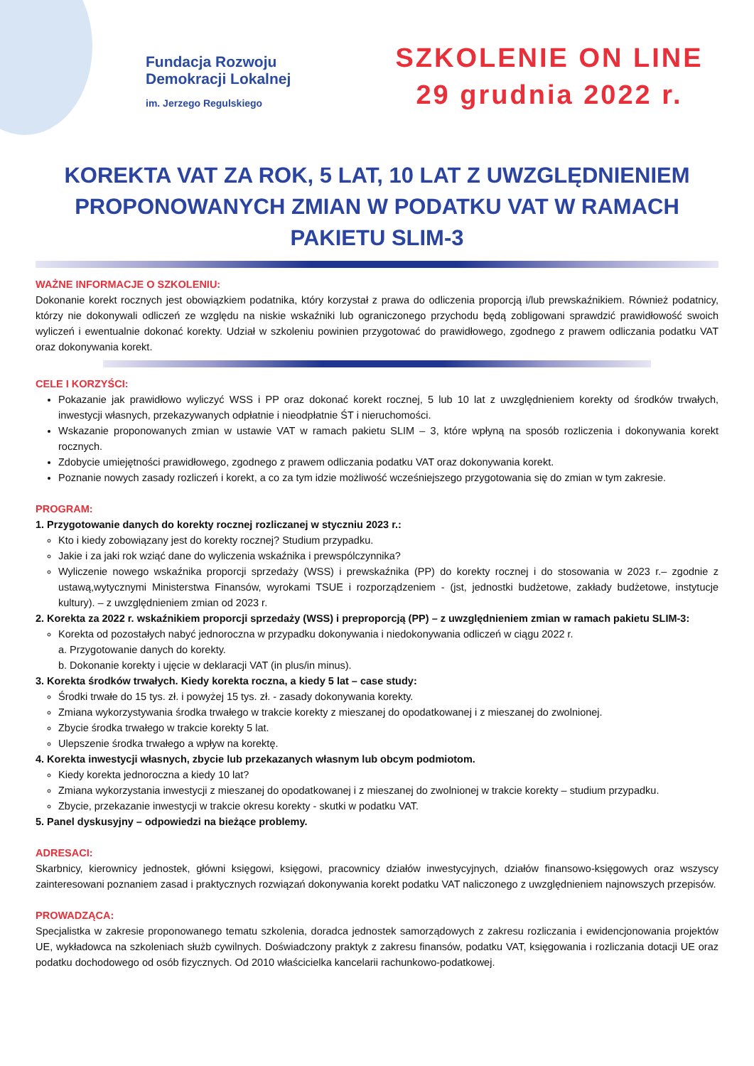Fundacja Rozwoju
Demokracji Lokalnej
im. Jerzego Regulskiego
SZKOLENIE ON LINE
29 grudnia 2022 r.
KOREKTA VAT ZA ROK, 5 LAT, 10 LAT Z UWZGLĘDNIENIEM PROPONOWANYCH ZMIAN W PODATKU VAT W RAMACH PAKIETU SLIM-3
WAŻNE INFORMACJE O SZKOLENIU:
Dokonanie korekt rocznych jest obowiązkiem podatnika, który korzystał z prawa do odliczenia proporcją i/lub prewskaźnikiem. Również podatnicy, którzy nie dokonywali odliczeń ze względu na niskie wskaźniki lub ograniczonego przychodu będą zobligowani sprawdzić prawidłowość swoich wyliczeń i ewentualnie dokonać korekty. Udział w szkoleniu powinien przygotować do prawidłowego, zgodnego z prawem odliczania podatku VAT oraz dokonywania korekt.
CELE I KORZYŚCI:
Pokazanie jak prawidłowo wyliczyć WSS i PP oraz dokonać korekt rocznej, 5 lub 10 lat z uwzględnieniem korekty od środków trwałych, inwestycji własnych, przekazywanych odpłatnie i nieodpłatnie ŚT i nieruchomości.
Wskazanie proponowanych zmian w ustawie VAT w ramach pakietu SLIM – 3, które wpłyną na sposób rozliczenia i dokonywania korekt rocznych.
Zdobycie umiejętności prawidłowego, zgodnego z prawem odliczania podatku VAT oraz dokonywania korekt.
Poznanie nowych zasady rozliczeń i korekt, a co za tym idzie możliwość wcześniejszego przygotowania się do zmian w tym zakresie.
PROGRAM:
1. Przygotowanie danych do korekty rocznej rozliczanej w styczniu 2023 r.:
Kto i kiedy zobowiązany jest do korekty rocznej? Studium przypadku.
Jakie i za jaki rok wziąć dane do wyliczenia wskaźnika i prewspólczynnika?
Wyliczenie nowego wskaźnika proporcji sprzedaży (WSS) i prewskaźnika (PP) do korekty rocznej i do stosowania w 2023 r.– zgodnie z ustawą,wytycznymi Ministerstwa Finansów, wyrokami TSUE i rozporządzeniem - (jst, jednostki budżetowe, zakłady budżetowe, instytucje kultury). – z uwzględnieniem zmian od 2023 r.
2. Korekta za 2022 r. wskaźnikiem proporcji sprzedaży (WSS) i preproporcją (PP) – z uwzględnieniem zmian w ramach pakietu SLIM-3:
Korekta od pozostałych nabyć jednoroczna w przypadku dokonywania i niedokonywania odliczeń w ciągu 2022 r.
a. Przygotowanie danych do korekty.
b. Dokonanie korekty i ujęcie w deklaracji VAT (in plus/in minus).
3. Korekta środków trwałych. Kiedy korekta roczna, a kiedy 5 lat – case study:
Środki trwałe do 15 tys. zł. i powyżej 15 tys. zł. - zasady dokonywania korekty.
Zmiana wykorzystywania środka trwałego w trakcie korekty z mieszanej do opodatkowanej i z mieszanej do zwolnionej.
Zbycie środka trwałego w trakcie korekty 5 lat.
Ulepszenie środka trwałego a wpływ na korektę.
4. Korekta inwestycji własnych, zbycie lub przekazanych własnym lub obcym podmiotom.
Kiedy korekta jednoroczna a kiedy 10 lat?
Zmiana wykorzystania inwestycji z mieszanej do opodatkowanej i z mieszanej do zwolnionej w trakcie korekty – studium przypadku.
Zbycie, przekazanie inwestycji w trakcie okresu korekty - skutki w podatku VAT.
5. Panel dyskusyjny – odpowiedzi na bieżące problemy.
ADRESACI:
Skarbnicy, kierownicy jednostek, główni księgowi, księgowi, pracownicy działów inwestycyjnych, działów finansowo-księgowych oraz wszyscy zainteresowani poznaniem zasad i praktycznych rozwiązań dokonywania korekt podatku VAT naliczonego z uwzględnieniem najnowszych przepisów.
PROWADZĄCA:
Specjalistka w zakresie proponowanego tematu szkolenia, doradca jednostek samorządowych z zakresu rozliczania i ewidencjonowania projektów UE, wykładowca na szkoleniach służb cywilnych. Doświadczony praktyk z zakresu finansów, podatku VAT, księgowania i rozliczania dotacji UE oraz podatku dochodowego od osób fizycznych. Od 2010 właścicielka kancelarii rachunkowo-podatkowej.